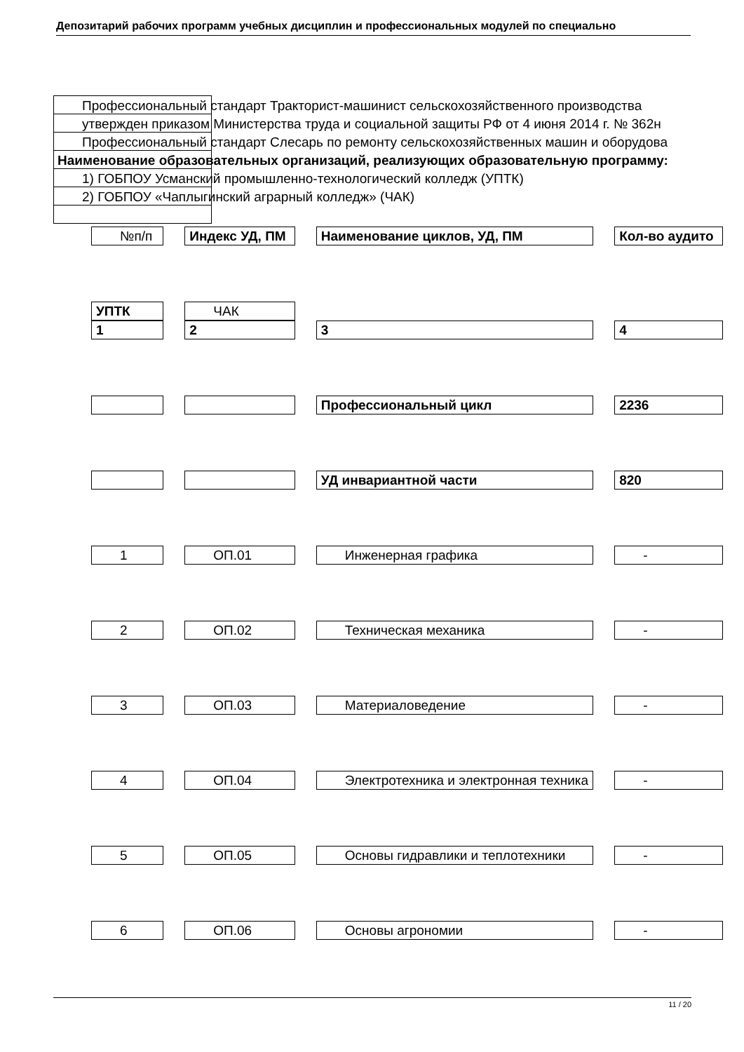Депозитарий рабочих программ учебных дисциплин и профессиональных модулей по специально
Профессиональный стандарт Тракторист-машинист сельскохозяйственного производства
утвержден приказом Министерства труда и социальной защиты РФ от 4 июня 2014 г. № 362н
Профессиональный стандарт Слесарь по ремонту сельскохозяйственных машин и оборудова
Наименование образовательных организаций, реализующих образовательную программу:
1) ГОБПОУ Усманский промышленно-технологический колледж (УПТК)
2) ГОБПОУ «Чаплыгинский аграрный колледж» (ЧАК)
| №п/п | Индекс УД, ПМ | Наименование циклов, УД, ПМ | Кол-во аудито |
| УПТК | ЧАК | | |
| 1 | 2 | 3 | 4 |
| | | Профессиональный цикл | 2236 |
| | | УД инвариантной части | 820 |
| 1 | ОП.01 | Инженерная графика | - |
| 2 | ОП.02 | Техническая механика | - |
| 3 | ОП.03 | Материаловедение | - |
| 4 | ОП.04 | Электротехника и электронная техника | - |
| 5 | ОП.05 | Основы гидравлики и теплотехники | - |
| 6 | ОП.06 | Основы агрономии | - |
11 / 20